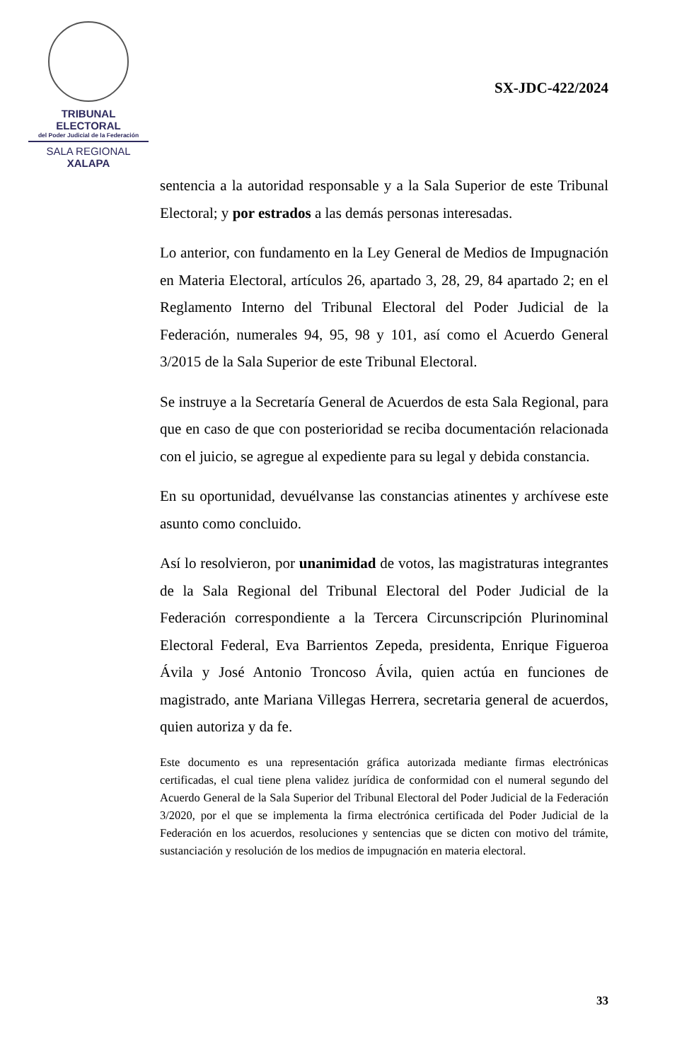TRIBUNAL ELECTORAL
del Poder Judicial de la Federación
SALA REGIONAL
XALAPA
SX-JDC-422/2024
sentencia a la autoridad responsable y a la Sala Superior de este Tribunal Electoral; y por estrados a las demás personas interesadas.
Lo anterior, con fundamento en la Ley General de Medios de Impugnación en Materia Electoral, artículos 26, apartado 3, 28, 29, 84 apartado 2; en el Reglamento Interno del Tribunal Electoral del Poder Judicial de la Federación, numerales 94, 95, 98 y 101, así como el Acuerdo General 3/2015 de la Sala Superior de este Tribunal Electoral.
Se instruye a la Secretaría General de Acuerdos de esta Sala Regional, para que en caso de que con posterioridad se reciba documentación relacionada con el juicio, se agregue al expediente para su legal y debida constancia.
En su oportunidad, devuélvanse las constancias atinentes y archívese este asunto como concluido.
Así lo resolvieron, por unanimidad de votos, las magistraturas integrantes de la Sala Regional del Tribunal Electoral del Poder Judicial de la Federación correspondiente a la Tercera Circunscripción Plurinominal Electoral Federal, Eva Barrientos Zepeda, presidenta, Enrique Figueroa Ávila y José Antonio Troncoso Ávila, quien actúa en funciones de magistrado, ante Mariana Villegas Herrera, secretaria general de acuerdos, quien autoriza y da fe.
Este documento es una representación gráfica autorizada mediante firmas electrónicas certificadas, el cual tiene plena validez jurídica de conformidad con el numeral segundo del Acuerdo General de la Sala Superior del Tribunal Electoral del Poder Judicial de la Federación 3/2020, por el que se implementa la firma electrónica certificada del Poder Judicial de la Federación en los acuerdos, resoluciones y sentencias que se dicten con motivo del trámite, sustanciación y resolución de los medios de impugnación en materia electoral.
33